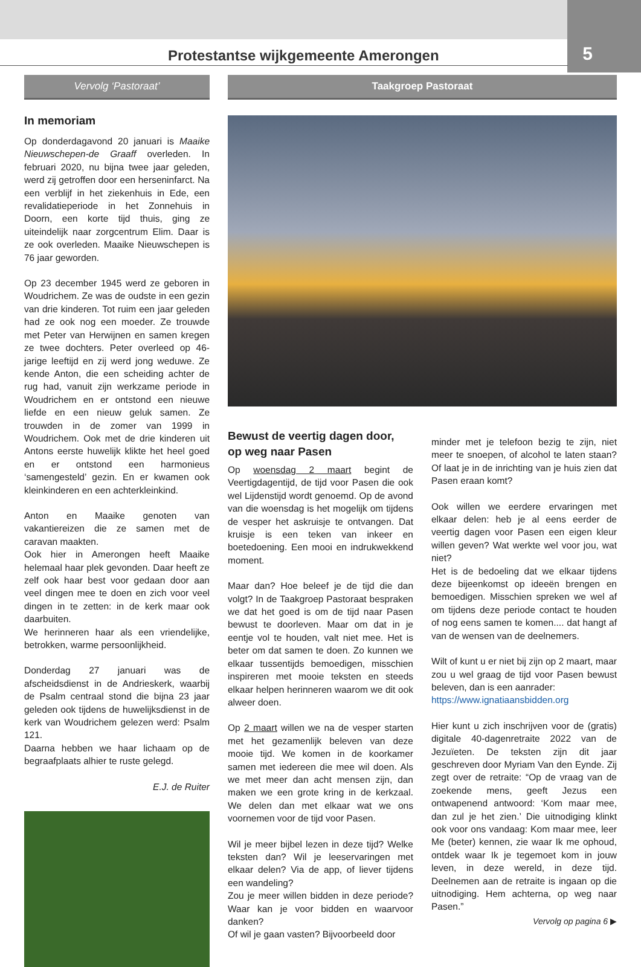Protestantse wijkgemeente Amerongen 5
Vervolg ‘Pastoraat’
In memoriam
Op donderdagavond 20 januari is Maaike Nieuwschepen-de Graaff overleden. In februari 2020, nu bijna twee jaar geleden, werd zij getroffen door een herseninfarct. Na een verblijf in het ziekenhuis in Ede, een revalidatieperiode in het Zonnehuis in Doorn, een korte tijd thuis, ging ze uiteindelijk naar zorgcentrum Elim. Daar is ze ook overleden. Maaike Nieuwschepen is 76 jaar geworden.
Op 23 december 1945 werd ze geboren in Woudrichem. Ze was de oudste in een gezin van drie kinderen. Tot ruim een jaar geleden had ze ook nog een moeder. Ze trouwde met Peter van Herwijnen en samen kregen ze twee dochters. Peter overleed op 46-jarige leeftijd en zij werd jong weduwe. Ze kende Anton, die een scheiding achter de rug had, vanuit zijn werkzame periode in Woudrichem en er ontstond een nieuwe liefde en een nieuw geluk samen. Ze trouwden in de zomer van 1999 in Woudrichem. Ook met de drie kinderen uit Antons eerste huwelijk klikte het heel goed en er ontstond een harmonieus ‘samengesteld’ gezin. En er kwamen ook kleinkinderen en een achterkleinkind.
Anton en Maaike genoten van vakantiereizen die ze samen met de caravan maakten.
Ook hier in Amerongen heeft Maaike helemaal haar plek gevonden. Daar heeft ze zelf ook haar best voor gedaan door aan veel dingen mee te doen en zich voor veel dingen in te zetten: in de kerk maar ook daarbuiten.
We herinneren haar als een vriendelijke, betrokken, warme persoonlijkheid.
Donderdag 27 januari was de afscheidsdienst in de Andrieskerk, waarbij de Psalm centraal stond die bijna 23 jaar geleden ook tijdens de huwelijksdienst in de kerk van Woudrichem gelezen werd: Psalm 121.
Daarna hebben we haar lichaam op de begraafplaats alhier te ruste gelegd.
E.J. de Ruiter
Taakgroep Pastoraat
Bewust de veertig dagen door,
op weg naar Pasen
Op woensdag 2 maart begint de Veertigdagentijd, de tijd voor Pasen die ook wel Lijdenstijd wordt genoemd. Op de avond van die woensdag is het mogelijk om tijdens de vesper het askruisje te ontvangen. Dat kruisje is een teken van inkeer en boetedoening. Een mooi en indrukwekkend moment.
Maar dan? Hoe beleef je de tijd die dan volgt? In de Taakgroep Pastoraat bespraken we dat het goed is om de tijd naar Pasen bewust te doorleven. Maar om dat in je eentje vol te houden, valt niet mee. Het is beter om dat samen te doen. Zo kunnen we elkaar tussentijds bemoedigen, misschien inspireren met mooie teksten en steeds elkaar helpen herinneren waarom we dit ook alweer doen.
Op 2 maart willen we na de vesper starten met het gezamenlijk beleven van deze mooie tijd. We komen in de koorkamer samen met iedereen die mee wil doen. Als we met meer dan acht mensen zijn, dan maken we een grote kring in de kerkzaal. We delen dan met elkaar wat we ons voornemen voor de tijd voor Pasen.
Wil je meer bijbel lezen in deze tijd? Welke teksten dan? Wil je leeservaringen met elkaar delen? Via de app, of liever tijdens een wandeling?
Zou je meer willen bidden in deze periode? Waar kan je voor bidden en waarvoor danken?
Of wil je gaan vasten? Bijvoorbeeld door
minder met je telefoon bezig te zijn, niet meer te snoepen, of alcohol te laten staan? Of laat je in de inrichting van je huis zien dat Pasen eraan komt?
Ook willen we eerdere ervaringen met elkaar delen: heb je al eens eerder de veertig dagen voor Pasen een eigen kleur willen geven? Wat werkte wel voor jou, wat niet?
Het is de bedoeling dat we elkaar tijdens deze bijeenkomst op ideeën brengen en bemoedigen. Misschien spreken we wel af om tijdens deze periode contact te houden of nog eens samen te komen.... dat hangt af van de wensen van de deelnemers.
Wilt of kunt u er niet bij zijn op 2 maart, maar zou u wel graag de tijd voor Pasen bewust beleven, dan is een aanrader:
https://www.ignatiaansbidden.org
Hier kunt u zich inschrijven voor de (gratis) digitale 40-dagenretraite 2022 van de Jezuïeten. De teksten zijn dit jaar geschreven door Myriam Van den Eynde. Zij zegt over de retraite: “Op de vraag van de zoekende mens, geeft Jezus een ontwapenend antwoord: ‘Kom maar mee, dan zul je het zien.’ Die uitnodiging klinkt ook voor ons vandaag: Kom maar mee, leer Me (beter) kennen, zie waar Ik me ophoud, ontdek waar Ik je tegemoet kom in jouw leven, in deze wereld, in deze tijd. Deelnemen aan de retraite is ingaan op die uitnodiging. Hem achterna, op weg naar Pasen.”
Vervolg op pagina 6 ▶